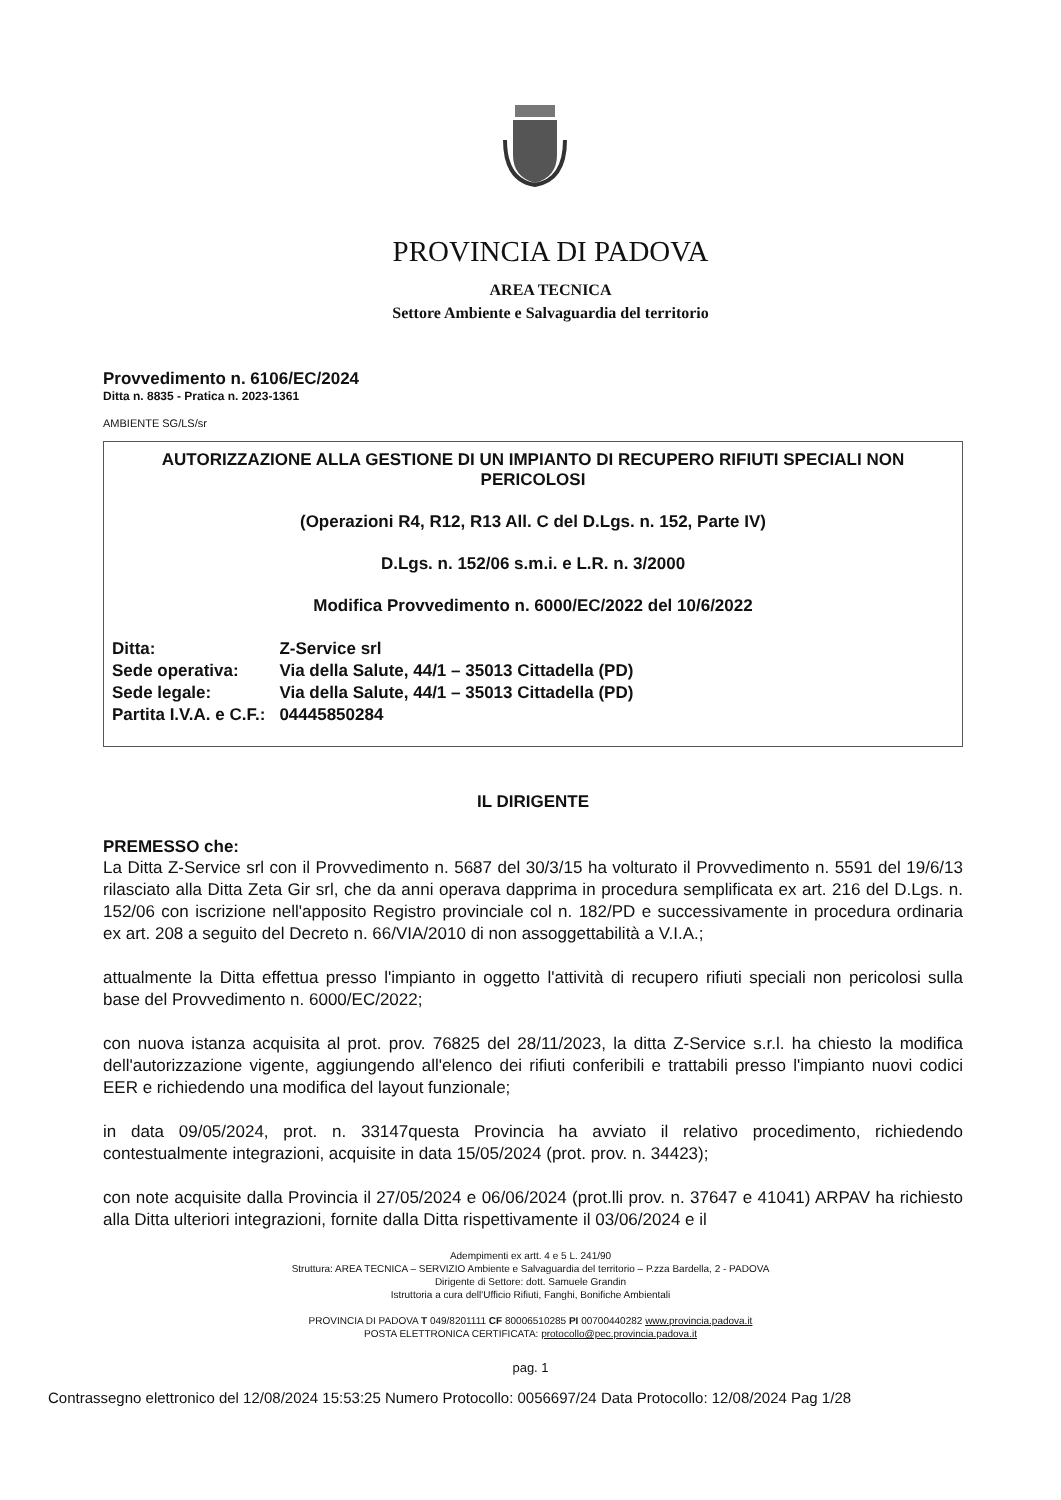PROVINCIA DI PADOVA
AREA TECNICA
Settore Ambiente e Salvaguardia del territorio
Provvedimento n. 6106/EC/2024
Ditta n. 8835 - Pratica n. 2023-1361
AMBIENTE SG/LS/sr
AUTORIZZAZIONE ALLA GESTIONE DI UN IMPIANTO DI RECUPERO RIFIUTI SPECIALI NON PERICOLOSI
(Operazioni R4, R12, R13 All. C del D.Lgs. n. 152, Parte IV)
D.Lgs. n. 152/06 s.m.i. e L.R. n. 3/2000
Modifica Provvedimento n. 6000/EC/2022 del 10/6/2022
| Ditta: | Z-Service srl |
| Sede operativa: | Via della Salute, 44/1 – 35013 Cittadella (PD) |
| Sede legale: | Via della Salute, 44/1 – 35013 Cittadella (PD) |
| Partita I.V.A. e C.F.: | 04445850284 |
IL DIRIGENTE
PREMESSO che:
La Ditta Z-Service srl con il Provvedimento n. 5687 del 30/3/15 ha volturato il Provvedimento n. 5591 del 19/6/13 rilasciato alla Ditta Zeta Gir srl, che da anni operava dapprima in procedura semplificata ex art. 216 del D.Lgs. n. 152/06 con iscrizione nell'apposito Registro provinciale col n. 182/PD e successivamente in procedura ordinaria ex art. 208 a seguito del Decreto n. 66/VIA/2010 di non assoggettabilità a V.I.A.;
attualmente la Ditta effettua presso l'impianto in oggetto l'attività di recupero rifiuti speciali non pericolosi sulla base del Provvedimento n. 6000/EC/2022;
con nuova istanza acquisita al prot. prov. 76825 del 28/11/2023, la ditta Z-Service s.r.l. ha chiesto la modifica dell'autorizzazione vigente, aggiungendo all'elenco dei rifiuti conferibili e trattabili presso l'impianto nuovi codici EER e richiedendo una modifica del layout funzionale;
in data 09/05/2024, prot. n. 33147questa Provincia ha avviato il relativo procedimento, richiedendo contestualmente integrazioni, acquisite in data 15/05/2024 (prot. prov. n. 34423);
con note acquisite dalla Provincia il 27/05/2024 e 06/06/2024 (prot.lli prov. n. 37647 e 41041) ARPAV ha richiesto alla Ditta ulteriori integrazioni, fornite dalla Ditta rispettivamente il 03/06/2024 e il
Adempimenti ex artt. 4 e 5 L. 241/90
Struttura: AREA TECNICA – SERVIZIO Ambiente e Salvaguardia del territorio – P.zza Bardella, 2 - PADOVA
Dirigente di Settore: dott. Samuele Grandin
Istruttoria a cura dell'Ufficio Rifiuti, Fanghi, Bonifiche Ambientali
PROVINCIA DI PADOVA T 049/8201111 CF 80006510285 PI 00700440282 www.provincia.padova.it
POSTA ELETTRONICA CERTIFICATA: protocollo@pec.provincia.padova.it
pag. 1
Contrassegno elettronico del 12/08/2024 15:53:25 Numero Protocollo: 0056697/24 Data Protocollo: 12/08/2024 Pag 1/28